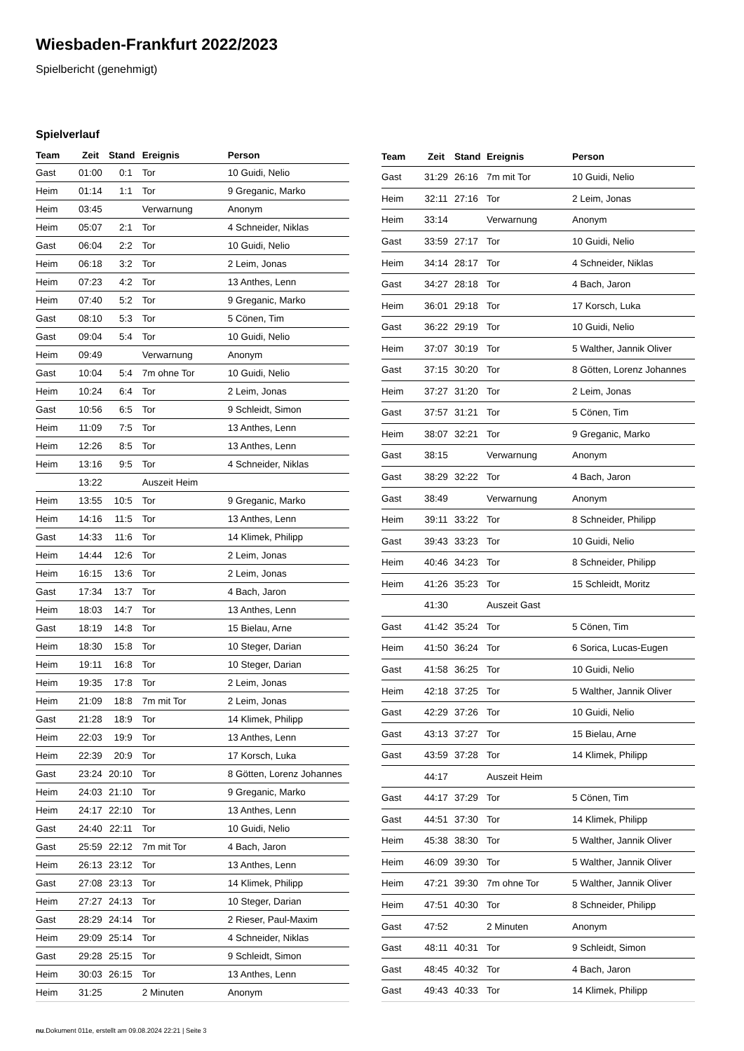Wiesbaden-Frankfurt 2022/2023
Spielbericht (genehmigt)
Spielverlauf
| Team | Zeit | Stand | Ereignis | Person |
| --- | --- | --- | --- | --- |
| Gast | 01:00 | 0:1 | Tor | 10 Guidi, Nelio |
| Heim | 01:14 | 1:1 | Tor | 9 Greganic, Marko |
| Heim | 03:45 | | Verwarnung | Anonym |
| Heim | 05:07 | 2:1 | Tor | 4 Schneider, Niklas |
| Gast | 06:04 | 2:2 | Tor | 10 Guidi, Nelio |
| Heim | 06:18 | 3:2 | Tor | 2 Leim, Jonas |
| Heim | 07:23 | 4:2 | Tor | 13 Anthes, Lenn |
| Heim | 07:40 | 5:2 | Tor | 9 Greganic, Marko |
| Gast | 08:10 | 5:3 | Tor | 5 Cönen, Tim |
| Gast | 09:04 | 5:4 | Tor | 10 Guidi, Nelio |
| Heim | 09:49 | | Verwarnung | Anonym |
| Gast | 10:04 | 5:4 | 7m ohne Tor | 10 Guidi, Nelio |
| Heim | 10:24 | 6:4 | Tor | 2 Leim, Jonas |
| Gast | 10:56 | 6:5 | Tor | 9 Schleidt, Simon |
| Heim | 11:09 | 7:5 | Tor | 13 Anthes, Lenn |
| Heim | 12:26 | 8:5 | Tor | 13 Anthes, Lenn |
| Heim | 13:16 | 9:5 | Tor | 4 Schneider, Niklas |
| | 13:22 | | Auszeit Heim | |
| Heim | 13:55 | 10:5 | Tor | 9 Greganic, Marko |
| Heim | 14:16 | 11:5 | Tor | 13 Anthes, Lenn |
| Gast | 14:33 | 11:6 | Tor | 14 Klimek, Philipp |
| Heim | 14:44 | 12:6 | Tor | 2 Leim, Jonas |
| Heim | 16:15 | 13:6 | Tor | 2 Leim, Jonas |
| Gast | 17:34 | 13:7 | Tor | 4 Bach, Jaron |
| Heim | 18:03 | 14:7 | Tor | 13 Anthes, Lenn |
| Gast | 18:19 | 14:8 | Tor | 15 Bielau, Arne |
| Heim | 18:30 | 15:8 | Tor | 10 Steger, Darian |
| Heim | 19:11 | 16:8 | Tor | 10 Steger, Darian |
| Heim | 19:35 | 17:8 | Tor | 2 Leim, Jonas |
| Heim | 21:09 | 18:8 | 7m mit Tor | 2 Leim, Jonas |
| Gast | 21:28 | 18:9 | Tor | 14 Klimek, Philipp |
| Heim | 22:03 | 19:9 | Tor | 13 Anthes, Lenn |
| Heim | 22:39 | 20:9 | Tor | 17 Korsch, Luka |
| Gast | 23:24 | 20:10 | Tor | 8 Götten, Lorenz Johannes |
| Heim | 24:03 | 21:10 | Tor | 9 Greganic, Marko |
| Heim | 24:17 | 22:10 | Tor | 13 Anthes, Lenn |
| Gast | 24:40 | 22:11 | Tor | 10 Guidi, Nelio |
| Gast | 25:59 | 22:12 | 7m mit Tor | 4 Bach, Jaron |
| Heim | 26:13 | 23:12 | Tor | 13 Anthes, Lenn |
| Gast | 27:08 | 23:13 | Tor | 14 Klimek, Philipp |
| Heim | 27:27 | 24:13 | Tor | 10 Steger, Darian |
| Gast | 28:29 | 24:14 | Tor | 2 Rieser, Paul-Maxim |
| Heim | 29:09 | 25:14 | Tor | 4 Schneider, Niklas |
| Gast | 29:28 | 25:15 | Tor | 9 Schleidt, Simon |
| Heim | 30:03 | 26:15 | Tor | 13 Anthes, Lenn |
| Heim | 31:25 | | 2 Minuten | Anonym |
| Team | Zeit | Stand | Ereignis | Person |
| --- | --- | --- | --- | --- |
| Gast | 31:29 | 26:16 | 7m mit Tor | 10 Guidi, Nelio |
| Heim | 32:11 | 27:16 | Tor | 2 Leim, Jonas |
| Heim | 33:14 | | Verwarnung | Anonym |
| Gast | 33:59 | 27:17 | Tor | 10 Guidi, Nelio |
| Heim | 34:14 | 28:17 | Tor | 4 Schneider, Niklas |
| Gast | 34:27 | 28:18 | Tor | 4 Bach, Jaron |
| Heim | 36:01 | 29:18 | Tor | 17 Korsch, Luka |
| Gast | 36:22 | 29:19 | Tor | 10 Guidi, Nelio |
| Heim | 37:07 | 30:19 | Tor | 5 Walther, Jannik Oliver |
| Gast | 37:15 | 30:20 | Tor | 8 Götten, Lorenz Johannes |
| Heim | 37:27 | 31:20 | Tor | 2 Leim, Jonas |
| Gast | 37:57 | 31:21 | Tor | 5 Cönen, Tim |
| Heim | 38:07 | 32:21 | Tor | 9 Greganic, Marko |
| Gast | 38:15 | | Verwarnung | Anonym |
| Gast | 38:29 | 32:22 | Tor | 4 Bach, Jaron |
| Gast | 38:49 | | Verwarnung | Anonym |
| Heim | 39:11 | 33:22 | Tor | 8 Schneider, Philipp |
| Gast | 39:43 | 33:23 | Tor | 10 Guidi, Nelio |
| Heim | 40:46 | 34:23 | Tor | 8 Schneider, Philipp |
| Heim | 41:26 | 35:23 | Tor | 15 Schleidt, Moritz |
| | 41:30 | | Auszeit Gast | |
| Gast | 41:42 | 35:24 | Tor | 5 Cönen, Tim |
| Heim | 41:50 | 36:24 | Tor | 6 Sorica, Lucas-Eugen |
| Gast | 41:58 | 36:25 | Tor | 10 Guidi, Nelio |
| Heim | 42:18 | 37:25 | Tor | 5 Walther, Jannik Oliver |
| Gast | 42:29 | 37:26 | Tor | 10 Guidi, Nelio |
| Gast | 43:13 | 37:27 | Tor | 15 Bielau, Arne |
| Gast | 43:59 | 37:28 | Tor | 14 Klimek, Philipp |
| | 44:17 | | Auszeit Heim | |
| Gast | 44:17 | 37:29 | Tor | 5 Cönen, Tim |
| Gast | 44:51 | 37:30 | Tor | 14 Klimek, Philipp |
| Heim | 45:38 | 38:30 | Tor | 5 Walther, Jannik Oliver |
| Heim | 46:09 | 39:30 | Tor | 5 Walther, Jannik Oliver |
| Heim | 47:21 | 39:30 | 7m ohne Tor | 5 Walther, Jannik Oliver |
| Heim | 47:51 | 40:30 | Tor | 8 Schneider, Philipp |
| Gast | 47:52 | | 2 Minuten | Anonym |
| Gast | 48:11 | 40:31 | Tor | 9 Schleidt, Simon |
| Gast | 48:45 | 40:32 | Tor | 4 Bach, Jaron |
| Gast | 49:43 | 40:33 | Tor | 14 Klimek, Philipp |
nu.Dokument 011e, erstellt am 09.08.2024 22:21 | Seite 3